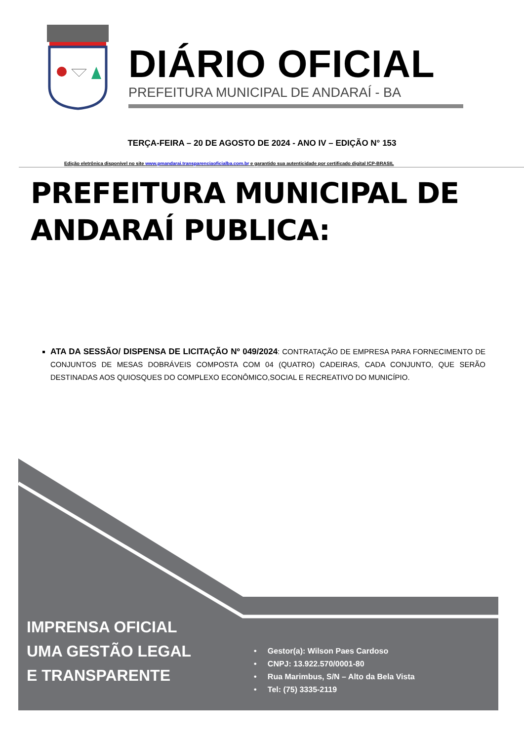DIÁRIO OFICIAL
PREFEITURA MUNICIPAL DE ANDARAÍ - BA
TERÇA-FEIRA – 20 DE AGOSTO DE 2024 - ANO IV – EDIÇÃO N° 153
Edição eletrônica disponível no site www.pmandarai.transparenciaoficialba.com.br e garantido sua autenticidade por certificado digital ICP-BRASIL
PREFEITURA MUNICIPAL DE ANDARAÍ PUBLICA:
ATA DA SESSÃO/ DISPENSA DE LICITAÇÃO Nº 049/2024: CONTRATAÇÃO DE EMPRESA PARA FORNECIMENTO DE CONJUNTOS DE MESAS DOBRÁVEIS COMPOSTA COM 04 (QUATRO) CADEIRAS, CADA CONJUNTO, QUE SERÃO DESTINADAS AOS QUIOSQUES DO COMPLEXO ECONÔMICO,SOCIAL E RECREATIVO DO MUNICÍPIO.
IMPRENSA OFICIAL
UMA GESTÃO LEGAL
E TRANSPARENTE
• Gestor(a): Wilson Paes Cardoso
• CNPJ: 13.922.570/0001-80
• Rua Marimbus, S/N – Alto da Bela Vista
• Tel: (75) 3335-2119